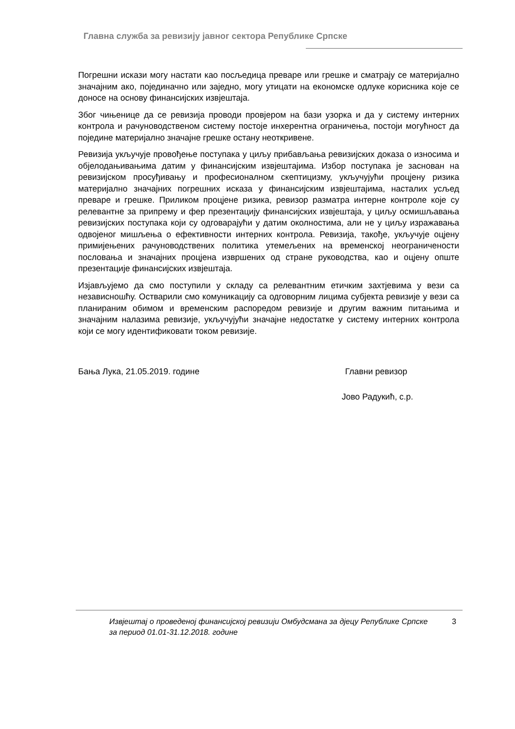Главна служба за ревизију јавног сектора Републике Српске
Погрешни искази могу настати као посљедица преваре или грешке и сматрају се материјално значајним ако, појединачно или заједно, могу утицати на економске одлуке корисника које се доносе на основу финансијских извјештаја.
Због чињенице да се ревизија проводи провјером на бази узорка и да у систему интерних контрола и рачуноводственом систему постоје инхерентна ограничења, постоји могућност да поједине материјално значајне грешке остану неоткривене.
Ревизија укључује провођење поступака у циљу прибављања ревизијских доказа о износима и објелодањивањима датим у финансијским извјештајима. Избор поступака је заснован на ревизијском просуђивању и професионалном скептицизму, укључујући процјену ризика материјално значајних погрешних исказа у финансијским извјештајима, насталих усљед преваре и грешке. Приликом процјене ризика, ревизор разматра интерне контроле које су релевантне за припрему и фер презентацију финансијских извјештаја, у циљу осмишљавања ревизијских поступака који су одговарајући у датим околностима, али не у циљу изражавања одвојеног мишљења о ефективности интерних контрола. Ревизија, такође, укључује оцјену примијењених рачуноводствених политика утемељених на временској неограничености пословања и значајних процјена извршених од стране руководства, као и оцјену опште презентације финансијских извјештаја.
Изјављујемо да смо поступили у складу са релевантним етичким захтјевима у вези са независношћу. Остварили смо комуникацију са одговорним лицима субјекта ревизије у вези са планираним обимом и временским распоредом ревизије и другим важним питањима и значајним налазима ревизије, укључујући значајне недостатке у систему интерних контрола који се могу идентификовати током ревизије.
Бања Лука, 21.05.2019. године Главни ревизор
Јово Радукић, с.р.
Извјештај о проведеној финансијској ревизији Омбудсмана за дјецу Републике Српске за период 01.01-31.12.2018. године
3